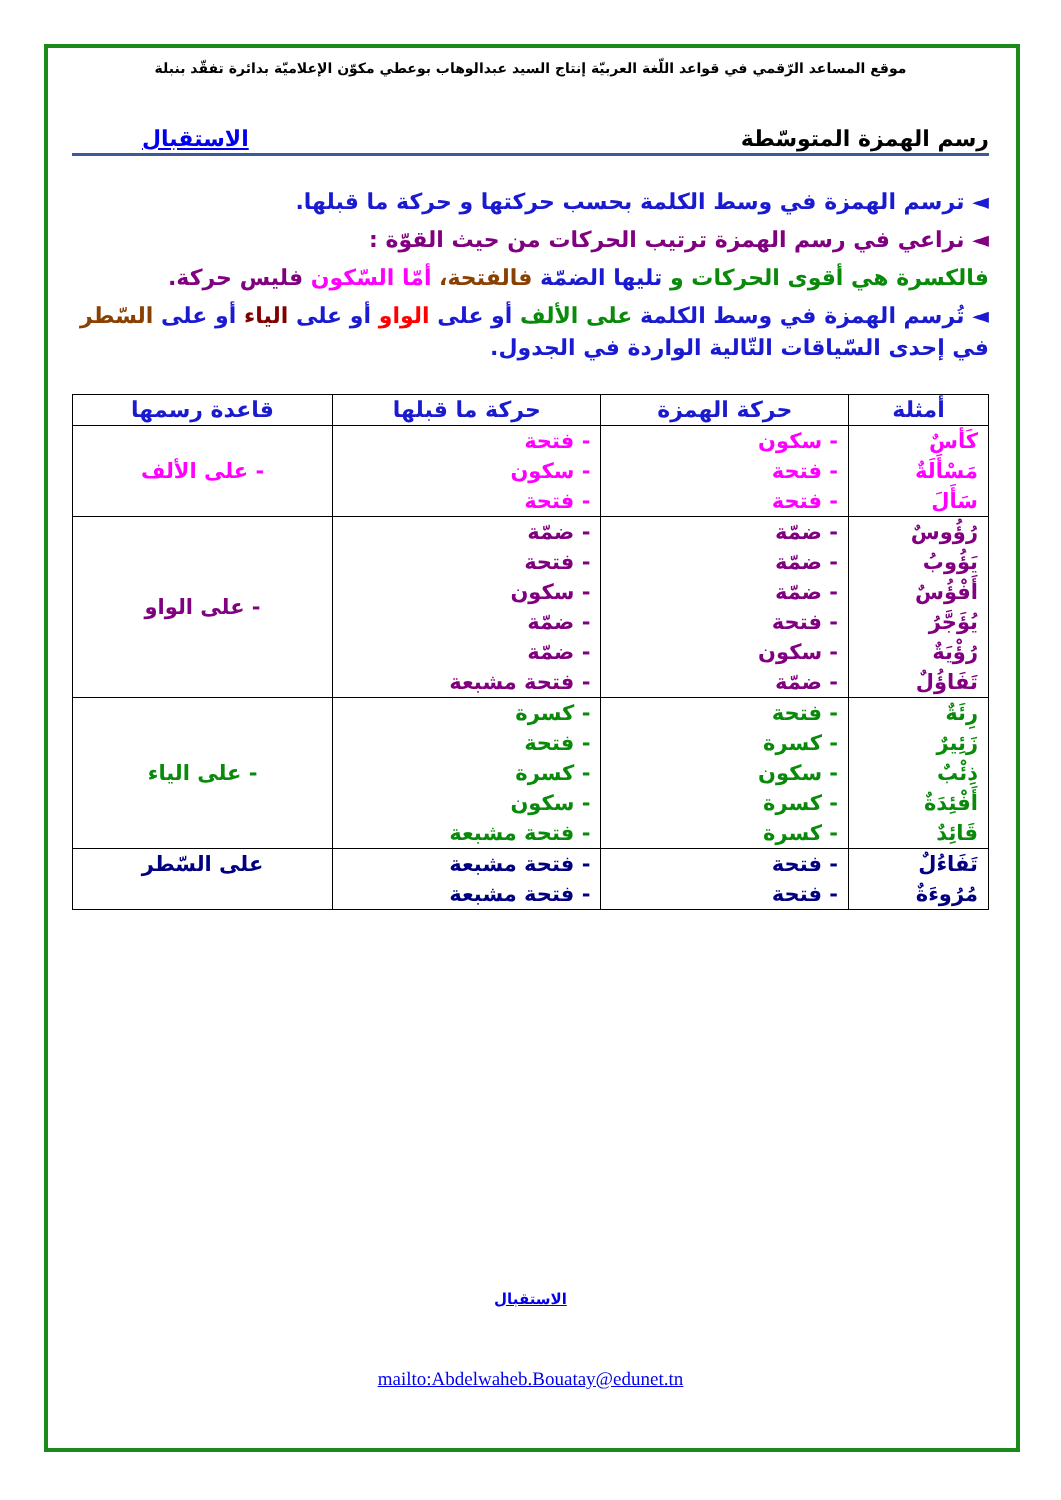موقع المساعد الرّقمي في قواعد اللّغة العربيّة إنتاج السيد عبدالوهاب بوعطي مكوّن الإعلاميّة بدائرة تفقّد بنبلة
رسم الهمزة المتوسّطة الاستقبال
◄ ترسم الهمزة في وسط الكلمة بحسب حركتها و حركة ما قبلها.
◄ نراعي في رسم الهمزة ترتيب الحركات من حيث القوّة :
فالكسرة هي أقوى الحركات و تليها الضمّة فالفتحة، أمّا السّكون فليس حركة.
◄ تُرسم الهمزة في وسط الكلمة على الألف أو على الواو أو على الياء أو على السّطر في إحدى السّياقات التّالية الواردة في الجدول.
| أمثلة | حركة الهمزة | حركة ما قبلها | قاعدة رسمها |
| --- | --- | --- | --- |
| كَأسٌ مَسْأَلَةٌ سَأَلَ | - سكون - فتحة - فتحة | - فتحة - سكون - فتحة | - على الألف |
| رُؤُوسٌ يَؤُوبُ أَفْؤُسٌ يُؤَجَّرُ رُؤْيَةٌ تَفَاؤُلٌ | - ضمّة - ضمّة - ضمّة - فتحة - سكون - ضمّة | - ضمّة - فتحة - سكون - ضمّة - ضمّة - فتحة مشبعة | - على الواو |
| رِئَةٌ زَئِيرٌ ذِئْبٌ أَفْئِدَةٌ قَائِدٌ | - فتحة - كسرة - سكون - كسرة - كسرة | - كسرة - فتحة - كسرة - سكون - فتحة مشبعة | - على الياء |
| تَفَاءُلٌ مُرُوءَةٌ | - فتحة - فتحة | - فتحة مشبعة - فتحة مشبعة | على السّطر |
الاستقبال
mailto:Abdelwaheb.Bouatay@edunet.tn